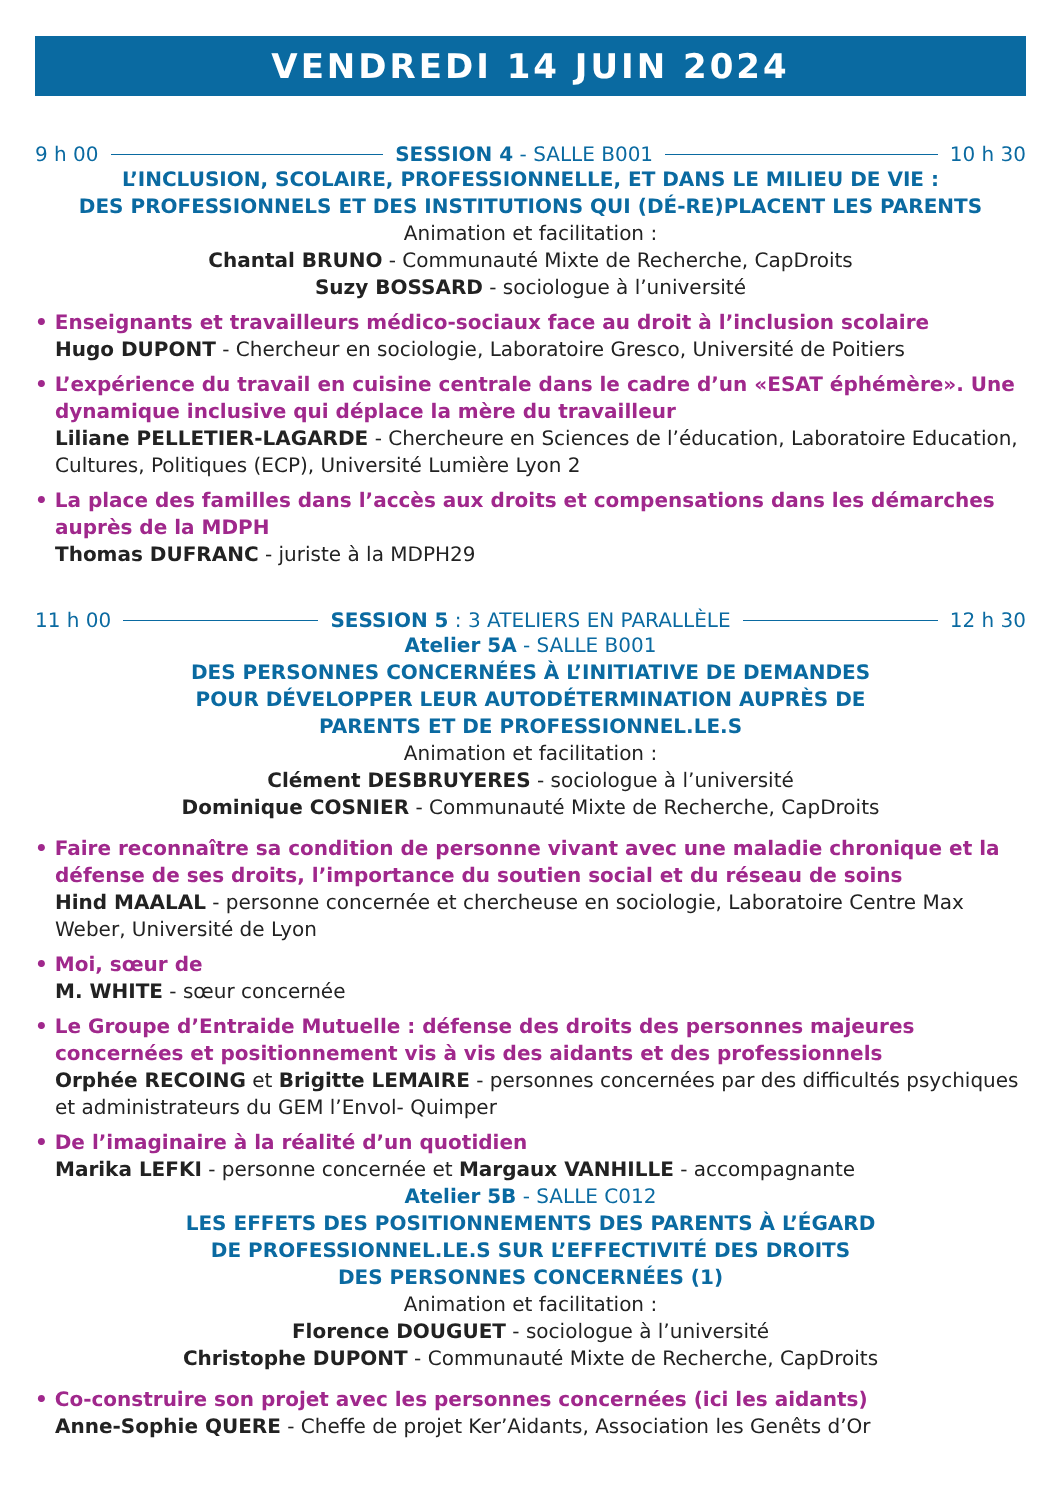VENDREDI 14 JUIN 2024
9 h 00 SESSION 4 - SALLE B001 10 h 30
L’INCLUSION, SCOLAIRE, PROFESSIONNELLE, ET DANS LE MILIEU DE VIE :
DES PROFESSIONNELS ET DES INSTITUTIONS QUI (DÉ-RE)PLACENT LES PARENTS
Animation et facilitation :
Chantal BRUNO - Communauté Mixte de Recherche, CapDroits
Suzy BOSSARD - sociologue à l’université
• Enseignants et travailleurs médico-sociaux face au droit à l’inclusion scolaire
Hugo DUPONT - Chercheur en sociologie, Laboratoire Gresco, Université de Poitiers
• L’expérience du travail en cuisine centrale dans le cadre d’un «ESAT éphémère». Une dynamique inclusive qui déplace la mère du travailleur
Liliane PELLETIER-LAGARDE - Chercheure en Sciences de l’éducation, Laboratoire Education, Cultures, Politiques (ECP), Université Lumière Lyon 2
• La place des familles dans l’accès aux droits et compensations dans les démarches auprès de la MDPH
Thomas DUFRANC - juriste à la MDPH29
11 h 00 SESSION 5 : 3 ATELIERS EN PARALLÈLE 12 h 30
Atelier 5A - SALLE B001
DES PERSONNES CONCERNÉES À L’INITIATIVE DE DEMANDES
POUR DÉVELOPPER LEUR AUTODÉTERMINATION AUPRÈS DE
PARENTS ET DE PROFESSIONNEL.LE.S
Animation et facilitation :
Clément DESBRUYERES - sociologue à l’université
Dominique COSNIER - Communauté Mixte de Recherche, CapDroits
• Faire reconnaître sa condition de personne vivant avec une maladie chronique et la défense de ses droits, l’importance du soutien social et du réseau de soins
Hind MAALAL - personne concernée et chercheuse en sociologie, Laboratoire Centre Max Weber, Université de Lyon
• Moi, sœur de
M. WHITE - sœur concernée
• Le Groupe d’Entraide Mutuelle : défense des droits des personnes majeures concernées et positionnement vis à vis des aidants et des professionnels
Orphée RECOING et Brigitte LEMAIRE - personnes concernées par des difficultés psychiques et administrateurs du GEM l’Envol- Quimper
• De l’imaginaire à la réalité d’un quotidien
Marika LEFKI - personne concernée et Margaux VANHILLE - accompagnante
Atelier 5B - SALLE C012
LES EFFETS DES POSITIONNEMENTS DES PARENTS À L’ÉGARD
DE PROFESSIONNEL.LE.S SUR L’EFFECTIVITÉ DES DROITS
DES PERSONNES CONCERNÉES (1)
Animation et facilitation :
Florence DOUGUET - sociologue à l’université
Christophe DUPONT - Communauté Mixte de Recherche, CapDroits
• Co-construire son projet avec les personnes concernées (ici les aidants)
Anne-Sophie QUERE - Cheffe de projet Ker’Aidants, Association les Genêts d’Or